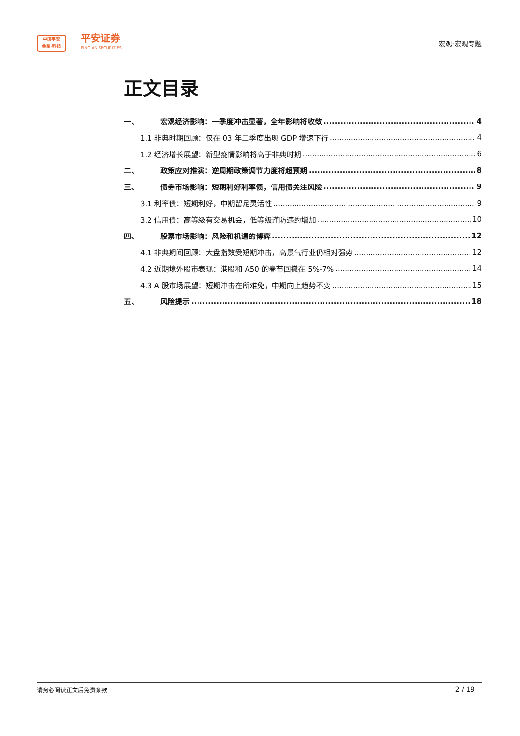中国平安
金融·科技
平安证券
PING AN SECURITIES
宏观·宏观专题
正文目录
一、 宏观经济影响：一季度冲击显著，全年影响将收敛 4
1.1 非典时期回顾：仅在 03 年二季度出现 GDP 增速下行 4
1.2 经济增长展望：新型疫情影响将高于非典时期 6
二、 政策应对推演：逆周期政策调节力度将超预期 8
三、 债券市场影响：短期利好利率债，信用债关注风险 9
3.1 利率债：短期利好，中期留足灵活性 9
3.2 信用债：高等级有交易机会，低等级谨防违约增加 10
四、 股票市场影响：风险和机遇的博弈 12
4.1 非典期间回顾：大盘指数受短期冲击，高景气行业仍相对强势 12
4.2 近期境外股市表现：港股和 A50 的春节回撤在 5%-7% 14
4.3 A 股市场展望：短期冲击在所难免，中期向上趋势不变 15
五、 风险提示 18
请务必阅读正文后免责条款 2 / 19